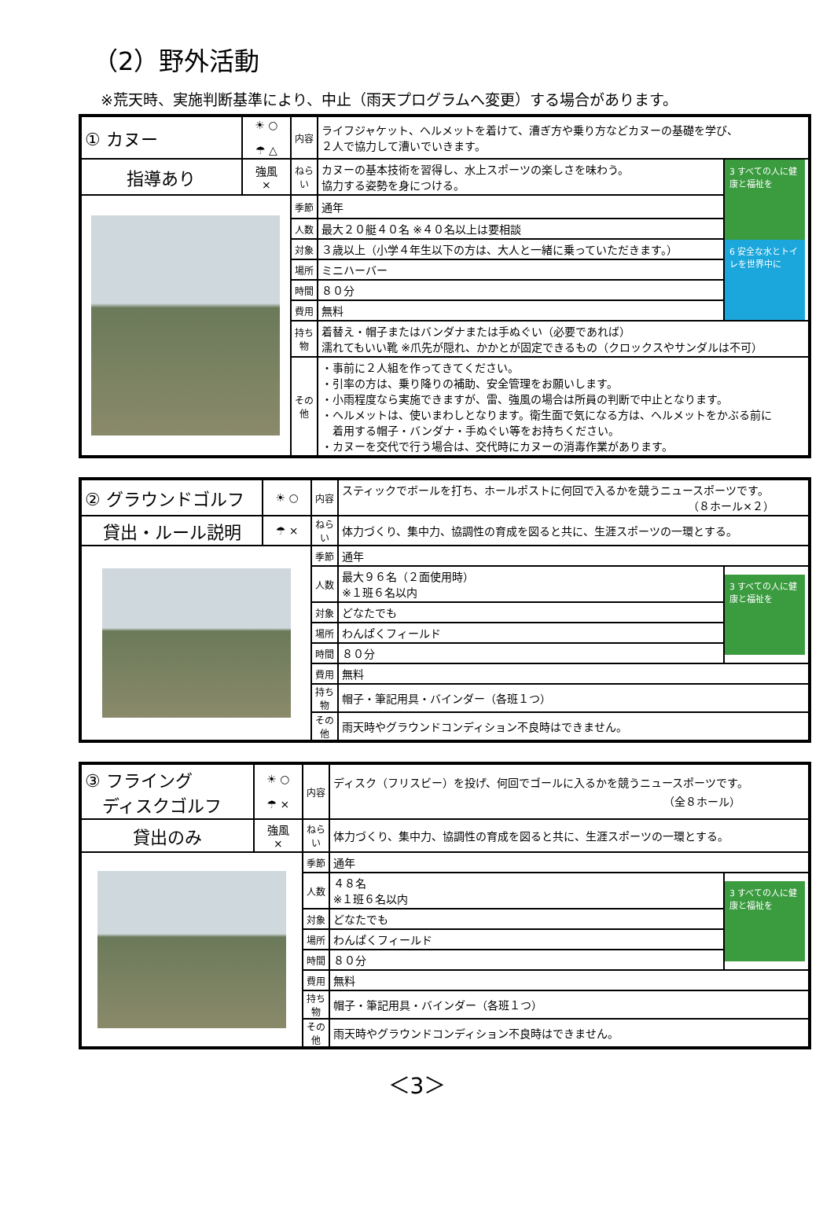（2）野外活動
※荒天時、実施判断基準により、中止（雨天プログラムへ変更）する場合があります。
| ① カヌー | ☀ ○ ☂ △ | 内容 | ライフジャケット、ヘルメットを着けて、漕ぎ方や乗り方などカヌーの基礎を学び、 ２人で協力して漕いでいきます。 | |
| 指導あり | 強風 × | ねらい | カヌーの基本技術を習得し、水上スポーツの楽しさを味わう。 協力する姿勢を身につける。 | 3 すべての人に健康と福祉を 6 安全な水とトイレを世界中に |
| | | 季節 | 通年 | |
| | | 人数 | 最大２０艇４０名 ※４０名以上は要相談 | |
| | | 対象 | ３歳以上（小学４年生以下の方は、大人と一緒に乗っていただきます。） | |
| | | 場所 | ミニハーバー | |
| | | 時間 | ８０分 | |
| | | 費用 | 無料 | |
| | | 持ち物 | 着替え・帽子またはバンダナまたは手ぬぐい（必要であれば） 濡れてもいい靴 ※爪先が隠れ、かかとが固定できるもの（クロックスやサンダルは不可） | |
| | | その他 | ・事前に２人組を作ってきてください。 ・引率の方は、乗り降りの補助、安全管理をお願いします。 ・小雨程度なら実施できますが、雷、強風の場合は所員の判断で中止となります。 ・ヘルメットは、使いまわしとなります。衛生面で気になる方は、ヘルメットをかぶる前に 着用する帽子・バンダナ・手ぬぐい等をお持ちください。 ・カヌーを交代で行う場合は、交代時にカヌーの消毒作業があります。 | |
| ② グラウンドゴルフ | ☀ ○ | 内容 | スティックでボールを打ち、ホールポストに何回で入るかを競うニュースポーツです。 （８ホール×２） | |
| 貸出・ルール説明 | ☂ × | ねらい | 体力づくり、集中力、協調性の育成を図ると共に、生涯スポーツの一環とする。 | |
| | | 季節 | 通年 | |
| | | 人数 | 最大９６名（２面使用時） ※１班６名以内 | 3 すべての人に健康と福祉を |
| | | 対象 | どなたでも | |
| | | 場所 | わんぱくフィールド | |
| | | 時間 | ８０分 | |
| | | 費用 | 無料 | |
| | | 持ち物 | 帽子・筆記用具・バインダー（各班１つ） | |
| | | その他 | 雨天時やグラウンドコンディション不良時はできません。 | |
| ③ フライング ディスクゴルフ | ☀ ○ ☂ × | 内容 | ディスク（フリスビー）を投げ、何回でゴールに入るかを競うニュースポーツです。 （全８ホール） | |
| 貸出のみ | 強風 × | ねらい | 体力づくり、集中力、協調性の育成を図ると共に、生涯スポーツの一環とする。 | |
| | | 季節 | 通年 | |
| | | 人数 | ４８名 ※１班６名以内 | 3 すべての人に健康と福祉を |
| | | 対象 | どなたでも | |
| | | 場所 | わんぱくフィールド | |
| | | 時間 | ８０分 | |
| | | 費用 | 無料 | |
| | | 持ち物 | 帽子・筆記用具・バインダー（各班１つ） | |
| | | その他 | 雨天時やグラウンドコンディション不良時はできません。 | |
＜3＞